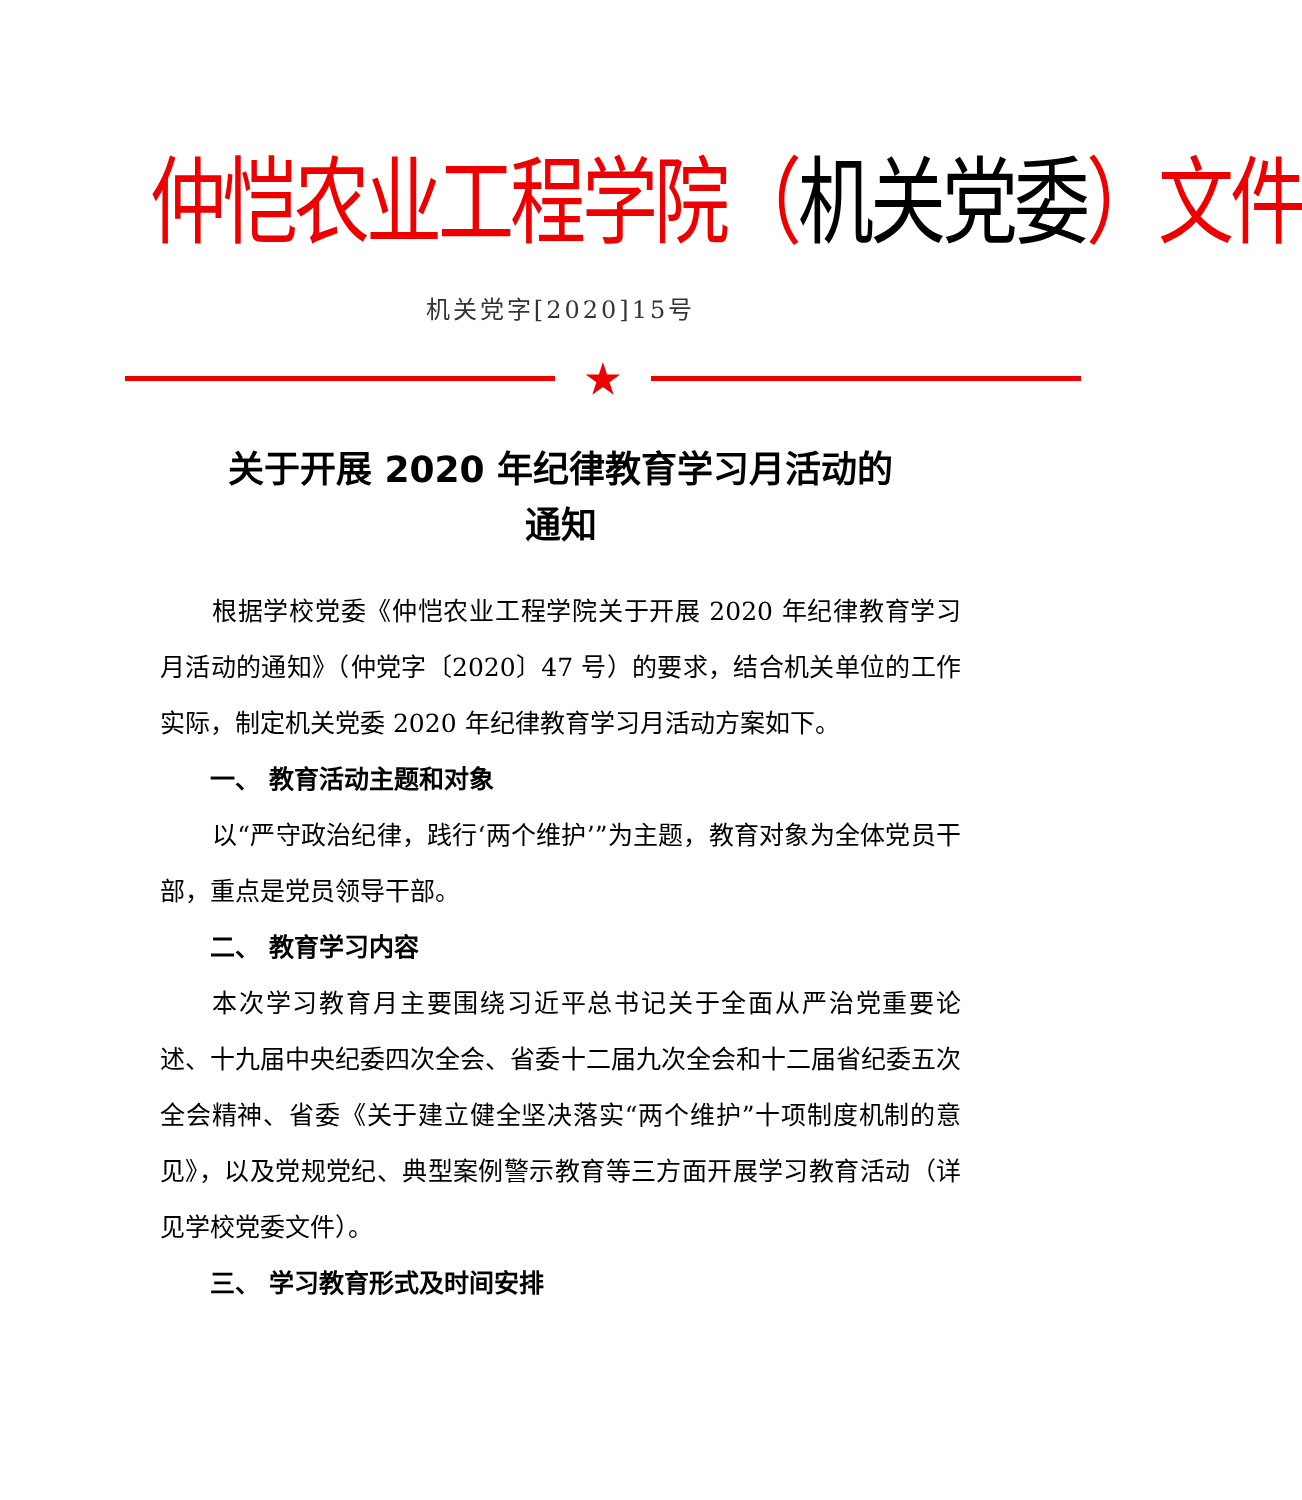仲恺农业工程学院（机关党委）文件
机关党字[2020]15号
★
关于开展 2020 年纪律教育学习月活动的
通知
根据学校党委《仲恺农业工程学院关于开展 2020 年纪律教育学习月活动的通知》（仲党字〔2020〕47 号）的要求，结合机关单位的工作实际，制定机关党委 2020 年纪律教育学习月活动方案如下。
一、 教育活动主题和对象
以“严守政治纪律，践行‘两个维护’”为主题，教育对象为全体党员干部，重点是党员领导干部。
二、 教育学习内容
本次学习教育月主要围绕习近平总书记关于全面从严治党重要论述、十九届中央纪委四次全会、省委十二届九次全会和十二届省纪委五次全会精神、省委《关于建立健全坚决落实“两个维护”十项制度机制的意见》，以及党规党纪、典型案例警示教育等三方面开展学习教育活动（详见学校党委文件）。
三、 学习教育形式及时间安排